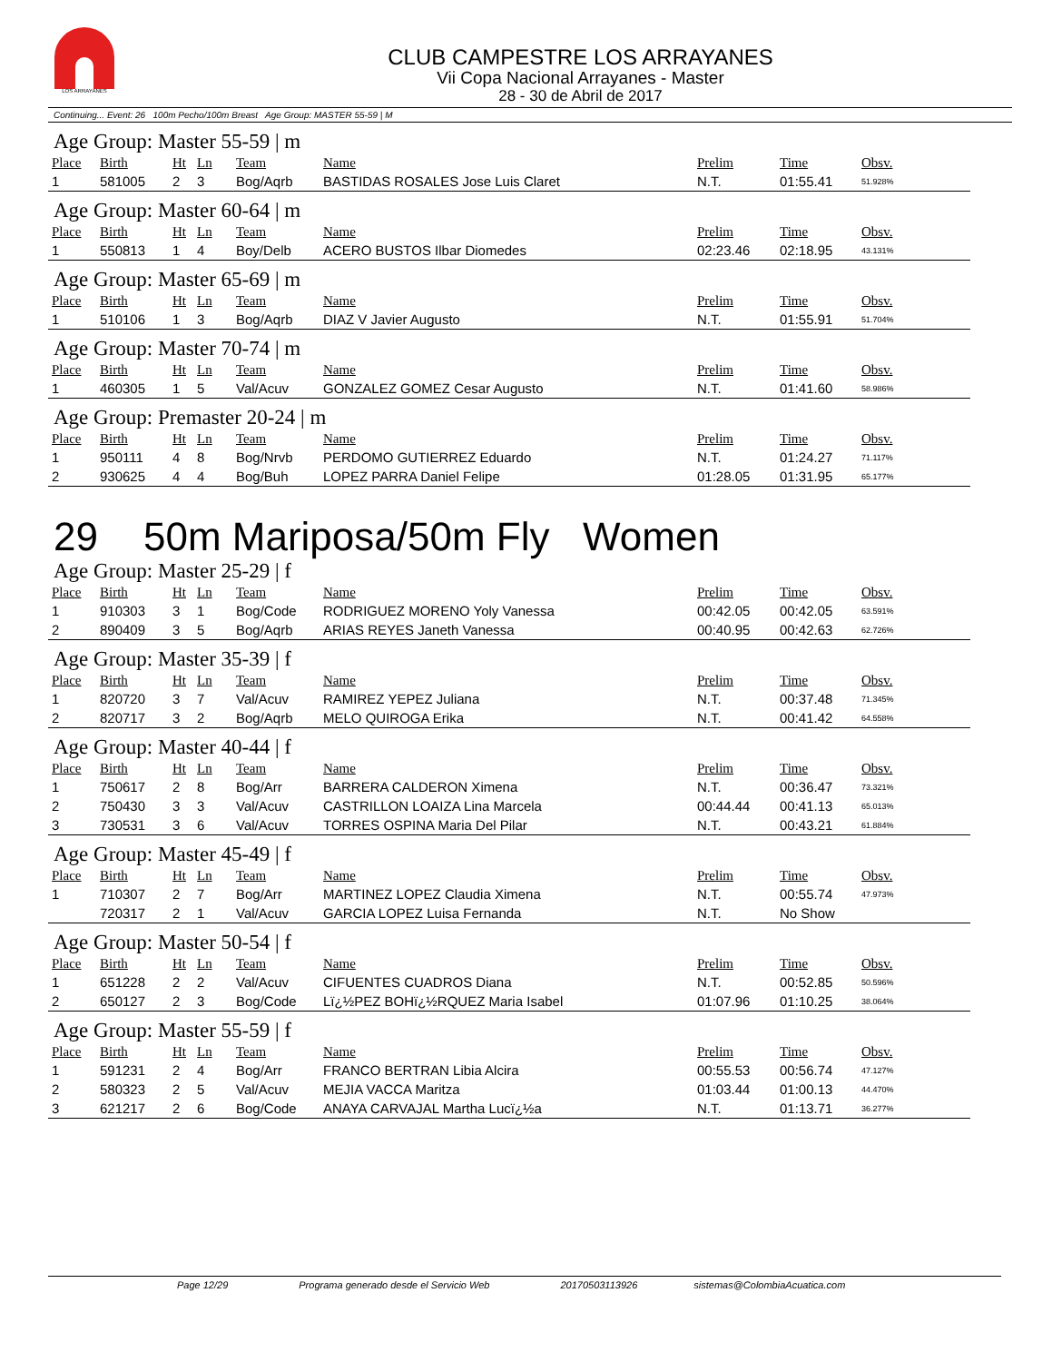LOS ARRAYANES
CLUB CAMPESTRE LOS ARRAYANES
Vii Copa Nacional Arrayanes - Master
28 - 30 de Abril de 2017
Continuing... Event: 26 100m Pecho/100m Breast Age Group: MASTER 55-59 | M
Age Group: Master 55-59 | m
| Place | Birth | Ht | Ln | Team | Name | Prelim | Time | Obsv. |
| --- | --- | --- | --- | --- | --- | --- | --- | --- |
| 1 | 581005 | 2 | 3 | Bog/Aqrb | BASTIDAS ROSALES Jose Luis Claret | N.T. | 01:55.41 | 51.928% |
Age Group: Master 60-64 | m
| Place | Birth | Ht | Ln | Team | Name | Prelim | Time | Obsv. |
| --- | --- | --- | --- | --- | --- | --- | --- | --- |
| 1 | 550813 | 1 | 4 | Boy/Delb | ACERO BUSTOS Ilbar Diomedes | 02:23.46 | 02:18.95 | 43.131% |
Age Group: Master 65-69 | m
| Place | Birth | Ht | Ln | Team | Name | Prelim | Time | Obsv. |
| --- | --- | --- | --- | --- | --- | --- | --- | --- |
| 1 | 510106 | 1 | 3 | Bog/Aqrb | DIAZ V Javier Augusto | N.T. | 01:55.91 | 51.704% |
Age Group: Master 70-74 | m
| Place | Birth | Ht | Ln | Team | Name | Prelim | Time | Obsv. |
| --- | --- | --- | --- | --- | --- | --- | --- | --- |
| 1 | 460305 | 1 | 5 | Val/Acuv | GONZALEZ GOMEZ Cesar Augusto | N.T. | 01:41.60 | 58.986% |
Age Group: Premaster 20-24 | m
| Place | Birth | Ht | Ln | Team | Name | Prelim | Time | Obsv. |
| --- | --- | --- | --- | --- | --- | --- | --- | --- |
| 1 | 950111 | 4 | 8 | Bog/Nrvb | PERDOMO GUTIERREZ Eduardo | N.T. | 01:24.27 | 71.117% |
| 2 | 930625 | 4 | 4 | Bog/Buh | LOPEZ PARRA Daniel Felipe | 01:28.05 | 01:31.95 | 65.177% |
29 50m Mariposa/50m Fly Women
Age Group: Master 25-29 | f
| Place | Birth | Ht | Ln | Team | Name | Prelim | Time | Obsv. |
| --- | --- | --- | --- | --- | --- | --- | --- | --- |
| 1 | 910303 | 3 | 1 | Bog/Code | RODRIGUEZ MORENO Yoly Vanessa | 00:42.05 | 00:42.05 | 63.591% |
| 2 | 890409 | 3 | 5 | Bog/Aqrb | ARIAS REYES Janeth Vanessa | 00:40.95 | 00:42.63 | 62.726% |
Age Group: Master 35-39 | f
| Place | Birth | Ht | Ln | Team | Name | Prelim | Time | Obsv. |
| --- | --- | --- | --- | --- | --- | --- | --- | --- |
| 1 | 820720 | 3 | 7 | Val/Acuv | RAMIREZ YEPEZ Juliana | N.T. | 00:37.48 | 71.345% |
| 2 | 820717 | 3 | 2 | Bog/Aqrb | MELO QUIROGA Erika | N.T. | 00:41.42 | 64.558% |
Age Group: Master 40-44 | f
| Place | Birth | Ht | Ln | Team | Name | Prelim | Time | Obsv. |
| --- | --- | --- | --- | --- | --- | --- | --- | --- |
| 1 | 750617 | 2 | 8 | Bog/Arr | BARRERA CALDERON Ximena | N.T. | 00:36.47 | 73.321% |
| 2 | 750430 | 3 | 3 | Val/Acuv | CASTRILLON LOAIZA Lina Marcela | 00:44.44 | 00:41.13 | 65.013% |
| 3 | 730531 | 3 | 6 | Val/Acuv | TORRES OSPINA Maria Del Pilar | N.T. | 00:43.21 | 61.884% |
Age Group: Master 45-49 | f
| Place | Birth | Ht | Ln | Team | Name | Prelim | Time | Obsv. |
| --- | --- | --- | --- | --- | --- | --- | --- | --- |
| 1 | 710307 | 2 | 7 | Bog/Arr | MARTINEZ LOPEZ Claudia Ximena | N.T. | 00:55.74 | 47.973% |
| | 720317 | 2 | 1 | Val/Acuv | GARCIA LOPEZ Luisa Fernanda | N.T. | No Show | |
Age Group: Master 50-54 | f
| Place | Birth | Ht | Ln | Team | Name | Prelim | Time | Obsv. |
| --- | --- | --- | --- | --- | --- | --- | --- | --- |
| 1 | 651228 | 2 | 2 | Val/Acuv | CIFUENTES CUADROS Diana | N.T. | 00:52.85 | 50.596% |
| 2 | 650127 | 2 | 3 | Bog/Code | Lï¿½PEZ BOHï¿½RQUEZ Maria Isabel | 01:07.96 | 01:10.25 | 38.064% |
Age Group: Master 55-59 | f
| Place | Birth | Ht | Ln | Team | Name | Prelim | Time | Obsv. |
| --- | --- | --- | --- | --- | --- | --- | --- | --- |
| 1 | 591231 | 2 | 4 | Bog/Arr | FRANCO BERTRAN Libia Alcira | 00:55.53 | 00:56.74 | 47.127% |
| 2 | 580323 | 2 | 5 | Val/Acuv | MEJIA VACCA Maritza | 01:03.44 | 01:00.13 | 44.470% |
| 3 | 621217 | 2 | 6 | Bog/Code | ANAYA CARVAJAL Martha Lucï¿½a | N.T. | 01:13.71 | 36.277% |
Page 12/29 Programa generado desde el Servicio Web 20170503113926 sistemas@ColombiaAcuatica.com